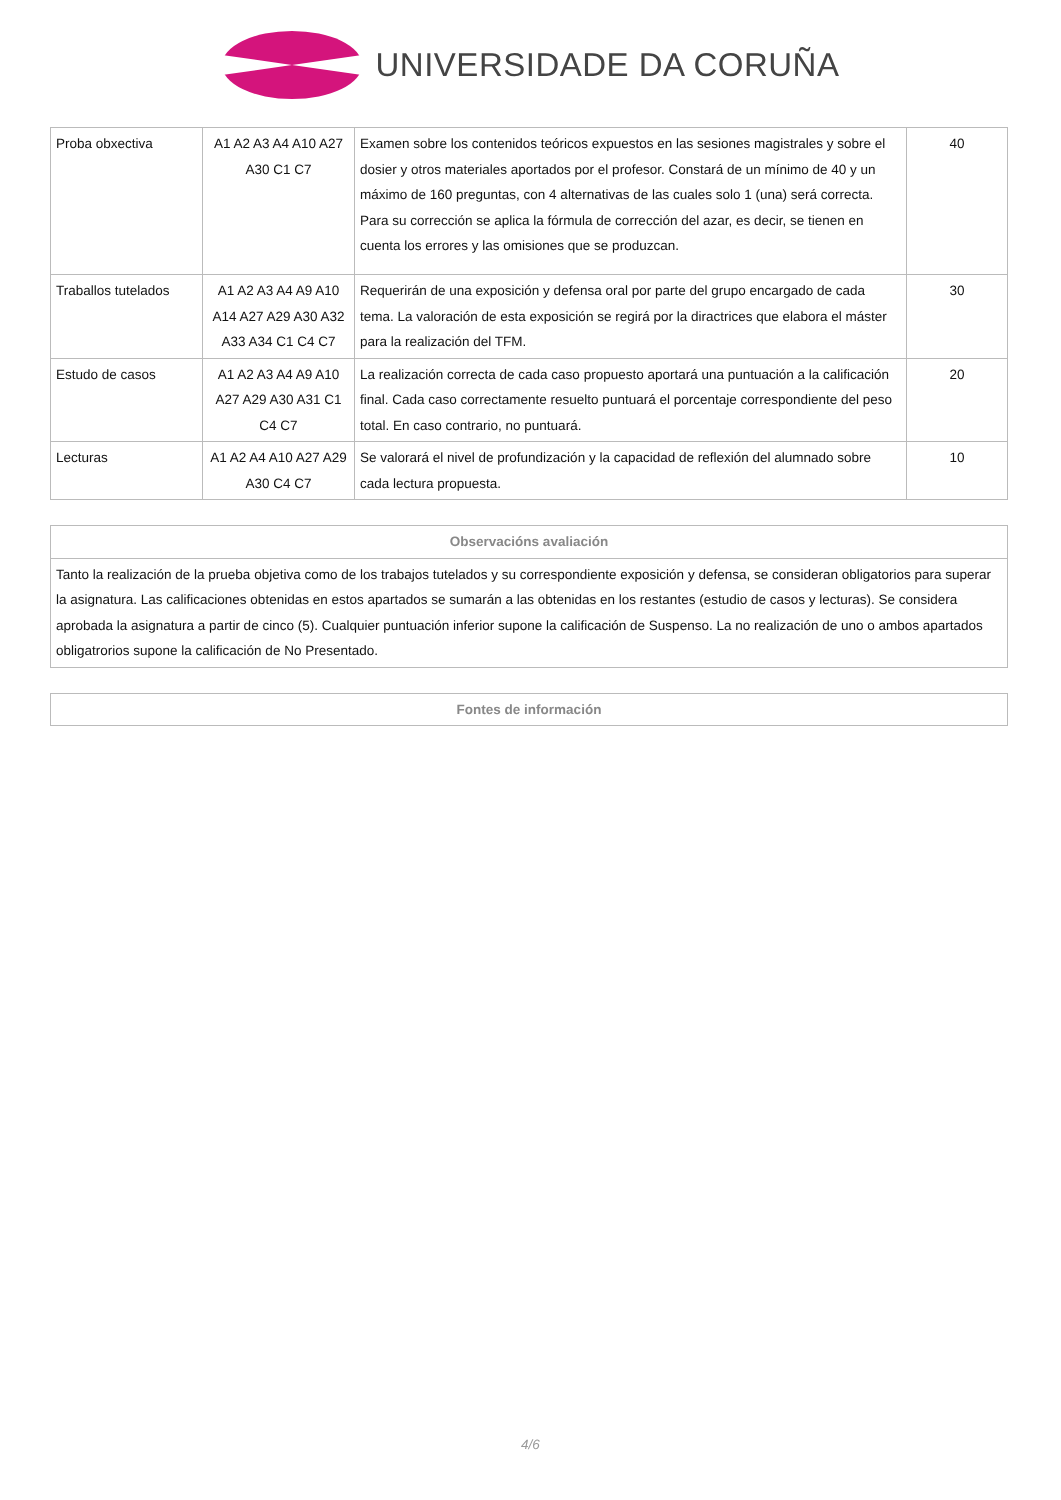UNIVERSIDADE DA CORUÑA
| Proba obxectiva | A1 A2 A3 A4 A10 A27 A30 C1 C7 | Examen sobre los contenidos teóricos expuestos en las sesiones magistrales y sobre el dosier y otros materiales aportados por el profesor. Constará de un mínimo de 40 y un máximo de 160 preguntas, con 4 alternativas de las cuales solo 1 (una) será correcta. Para su corrección se aplica la fórmula de corrección del azar, es decir, se tienen en cuenta los errores y las omisiones que se produzcan. | 40 |
| Traballos tutelados | A1 A2 A3 A4 A9 A10 A14 A27 A29 A30 A32 A33 A34 C1 C4 C7 | Requerirán de una exposición y defensa oral por parte del grupo encargado de cada tema. La valoración de esta exposición se regirá por la diractrices que elabora el máster para la realización del TFM. | 30 |
| Estudo de casos | A1 A2 A3 A4 A9 A10 A27 A29 A30 A31 C1 C4 C7 | La realización correcta de cada caso propuesto aportará una puntuación a la calificación final. Cada caso correctamente resuelto puntuará el porcentaje correspondiente del peso total. En caso contrario, no puntuará. | 20 |
| Lecturas | A1 A2 A4 A10 A27 A29 A30 C4 C7 | Se valorará el nivel de profundización y la capacidad de reflexión del alumnado sobre cada lectura propuesta. | 10 |
| Observacións avaliación |
| --- |
| Tanto la realización de la prueba objetiva como de los trabajos tutelados y su correspondiente exposición y defensa, se consideran obligatorios para superar la asignatura. Las calificaciones obtenidas en estos apartados se sumarán a las obtenidas en los restantes (estudio de casos y lecturas). Se considera aprobada la asignatura a partir de cinco (5). Cualquier puntuación inferior supone la calificación de Suspenso. La no realización de uno o ambos apartados obligatrorios supone la calificación de No Presentado. |
| Fontes de información |
| --- |
4/6